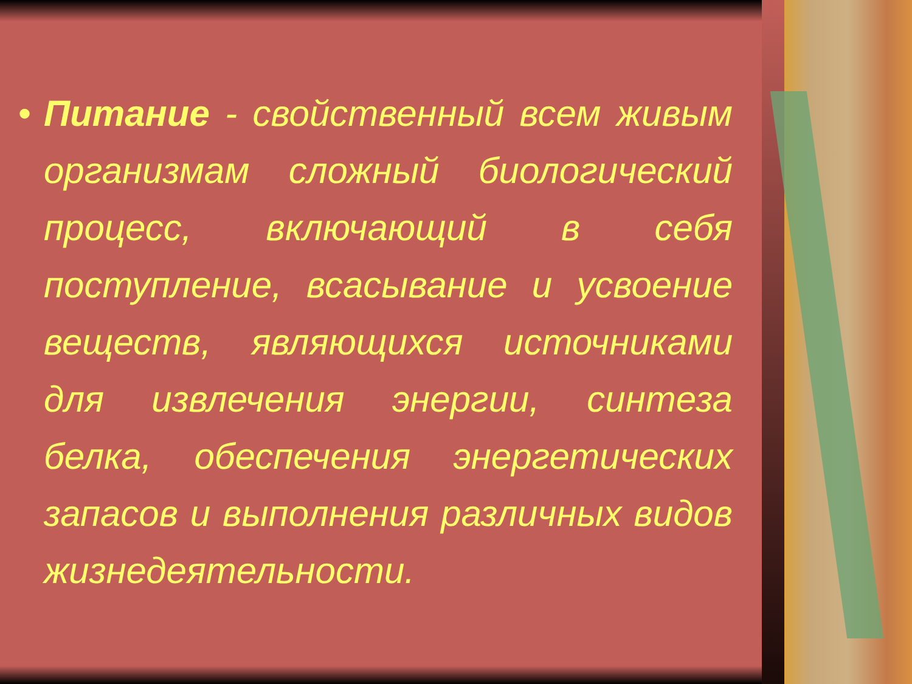• Питание - свойственный всем живым организмам сложный биологический процесс, включающий в себя поступление, всасывание и усвоение веществ, являющихся источниками для извлечения энергии, синтеза белка, обеспечения энергетических запасов и выполнения различных видов жизнедеятельности.